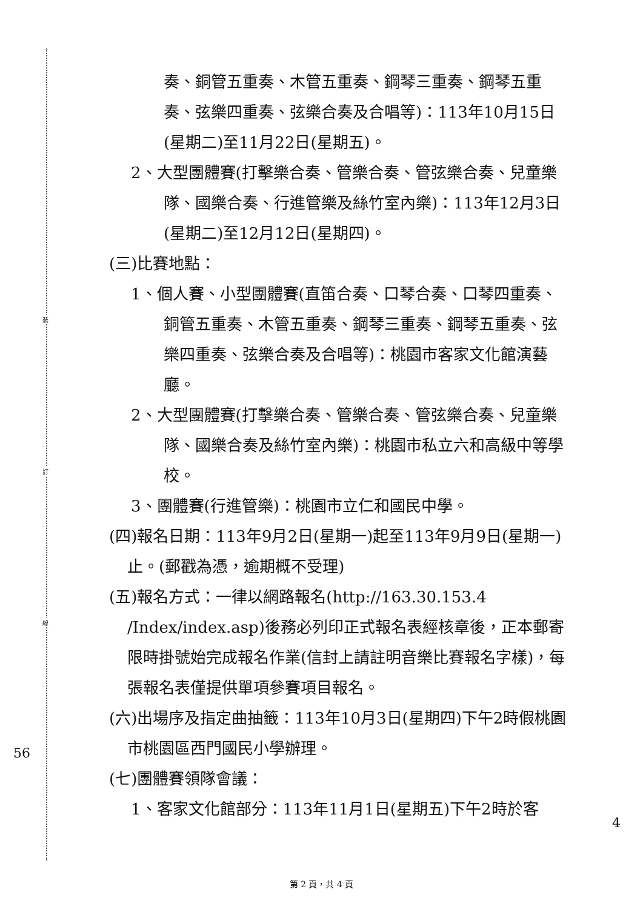裝
訂
線
奏、銅管五重奏、木管五重奏、鋼琴三重奏、鋼琴五重奏、弦樂四重奏、弦樂合奏及合唱等)：113年10月15日(星期二)至11月22日(星期五)。
2、大型團體賽(打擊樂合奏、管樂合奏、管弦樂合奏、兒童樂隊、國樂合奏、行進管樂及絲竹室內樂)：113年12月3日(星期二)至12月12日(星期四)。
(三)比賽地點：
1、個人賽、小型團體賽(直笛合奏、口琴合奏、口琴四重奏、銅管五重奏、木管五重奏、鋼琴三重奏、鋼琴五重奏、弦樂四重奏、弦樂合奏及合唱等)：桃園市客家文化館演藝廳。
2、大型團體賽(打擊樂合奏、管樂合奏、管弦樂合奏、兒童樂隊、國樂合奏及絲竹室內樂)：桃園市私立六和高級中等學校。
3、團體賽(行進管樂)：桃園市立仁和國民中學。
(四)報名日期：113年9月2日(星期一)起至113年9月9日(星期一)止。(郵戳為憑，逾期概不受理)
(五)報名方式：一律以網路報名(http://163.30.153.4 /Index/index.asp)後務必列印正式報名表經核章後，正本郵寄限時掛號始完成報名作業(信封上請註明音樂比賽報名字樣)，每張報名表僅提供單項參賽項目報名。
(六)出場序及指定曲抽籤：113年10月3日(星期四)下午2時假桃園市桃園區西門國民小學辦理。
(七)團體賽領隊會議：
1、客家文化館部分：113年11月1日(星期五)下午2時於客
56
4
第 2 頁，共 4 頁